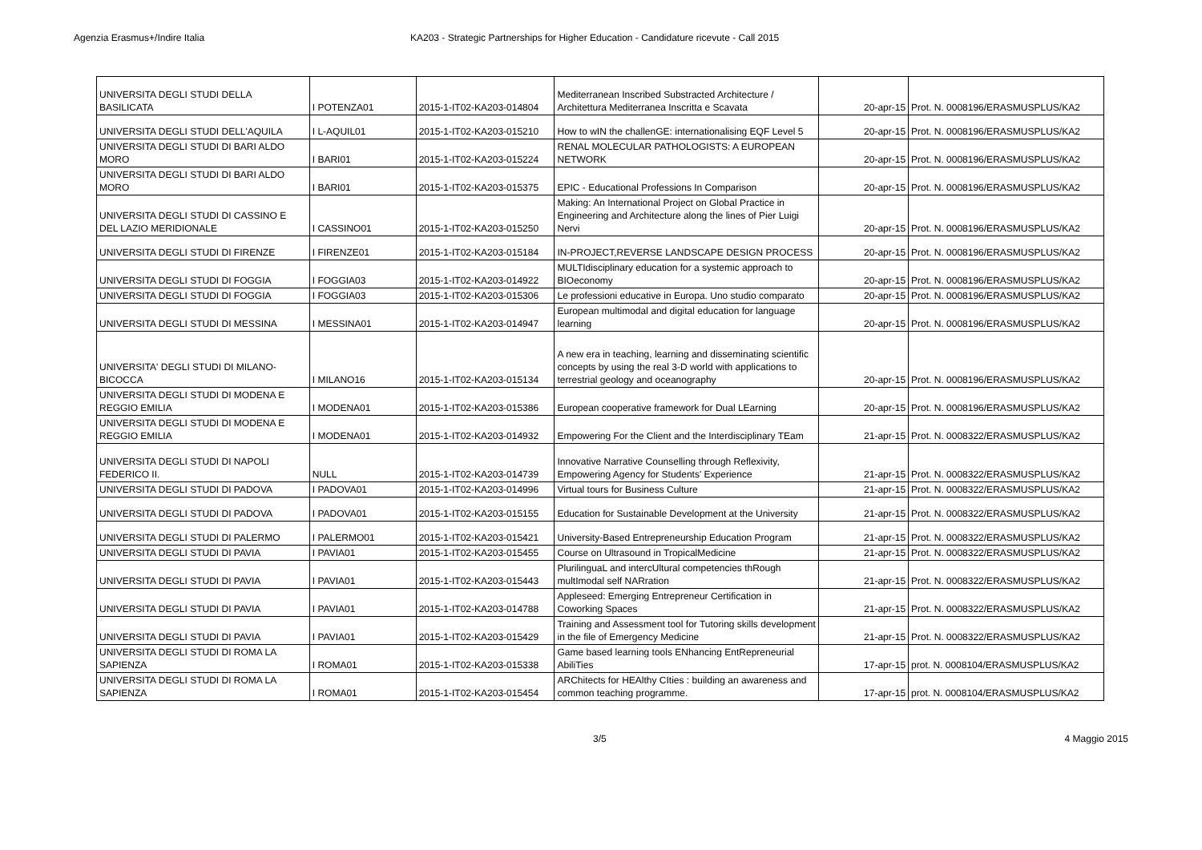Agenzia Erasmus+/Indire Italia KA203 - Strategic Partnerships for Higher Education - Candidature ricevute - Call 2015
| UNIVERSITA DEGLI STUDI DELLA BASILICATA | I POTENZA01 | 2015-1-IT02-KA203-014804 | Mediterranean Inscribed Substracted Architecture / Architettura Mediterranea Inscritta e Scavata | 20-apr-15 | Prot. N. 0008196/ERASMUSPLUS/KA2 |
| UNIVERSITA DEGLI STUDI DELL'AQUILA | I L-AQUIL01 | 2015-1-IT02-KA203-015210 | How to wIN the challenGE: internationalising EQF Level 5 | 20-apr-15 | Prot. N. 0008196/ERASMUSPLUS/KA2 |
| UNIVERSITA DEGLI STUDI DI BARI ALDO MORO | I BARI01 | 2015-1-IT02-KA203-015224 | RENAL MOLECULAR PATHOLOGISTS: A EUROPEAN NETWORK | 20-apr-15 | Prot. N. 0008196/ERASMUSPLUS/KA2 |
| UNIVERSITA DEGLI STUDI DI BARI ALDO MORO | I BARI01 | 2015-1-IT02-KA203-015375 | EPIC - Educational Professions In Comparison | 20-apr-15 | Prot. N. 0008196/ERASMUSPLUS/KA2 |
| UNIVERSITA DEGLI STUDI DI CASSINO E DEL LAZIO MERIDIONALE | I CASSINO01 | 2015-1-IT02-KA203-015250 | Making: An International Project on Global Practice in Engineering and Architecture along the lines of Pier Luigi Nervi | 20-apr-15 | Prot. N. 0008196/ERASMUSPLUS/KA2 |
| UNIVERSITA DEGLI STUDI DI FIRENZE | I FIRENZE01 | 2015-1-IT02-KA203-015184 | IN-PROJECT,REVERSE LANDSCAPE DESIGN PROCESS | 20-apr-15 | Prot. N. 0008196/ERASMUSPLUS/KA2 |
| UNIVERSITA DEGLI STUDI DI FOGGIA | I FOGGIA03 | 2015-1-IT02-KA203-014922 | MULTIdisciplinary education for a systemic approach to BIOeconomy | 20-apr-15 | Prot. N. 0008196/ERASMUSPLUS/KA2 |
| UNIVERSITA DEGLI STUDI DI FOGGIA | I FOGGIA03 | 2015-1-IT02-KA203-015306 | Le professioni educative in Europa. Uno studio comparato | 20-apr-15 | Prot. N. 0008196/ERASMUSPLUS/KA2 |
| UNIVERSITA DEGLI STUDI DI MESSINA | I MESSINA01 | 2015-1-IT02-KA203-014947 | European multimodal and digital education for language learning | 20-apr-15 | Prot. N. 0008196/ERASMUSPLUS/KA2 |
| UNIVERSITA' DEGLI STUDI DI MILANO-BICOCCA | I MILANO16 | 2015-1-IT02-KA203-015134 | A new era in teaching, learning and disseminating scientific concepts by using the real 3-D world with applications to terrestrial geology and oceanography | 20-apr-15 | Prot. N. 0008196/ERASMUSPLUS/KA2 |
| UNIVERSITA DEGLI STUDI DI MODENA E REGGIO EMILIA | I MODENA01 | 2015-1-IT02-KA203-015386 | European cooperative framework for Dual LEarning | 20-apr-15 | Prot. N. 0008196/ERASMUSPLUS/KA2 |
| UNIVERSITA DEGLI STUDI DI MODENA E REGGIO EMILIA | I MODENA01 | 2015-1-IT02-KA203-014932 | Empowering For the Client and the Interdisciplinary TEam | 21-apr-15 | Prot. N. 0008322/ERASMUSPLUS/KA2 |
| UNIVERSITA DEGLI STUDI DI NAPOLI FEDERICO II. | NULL | 2015-1-IT02-KA203-014739 | Innovative Narrative Counselling through Reflexivity, Empowering Agency for Students' Experience | 21-apr-15 | Prot. N. 0008322/ERASMUSPLUS/KA2 |
| UNIVERSITA DEGLI STUDI DI PADOVA | I PADOVA01 | 2015-1-IT02-KA203-014996 | Virtual tours for Business Culture | 21-apr-15 | Prot. N. 0008322/ERASMUSPLUS/KA2 |
| UNIVERSITA DEGLI STUDI DI PADOVA | I PADOVA01 | 2015-1-IT02-KA203-015155 | Education for Sustainable Development at the University | 21-apr-15 | Prot. N. 0008322/ERASMUSPLUS/KA2 |
| UNIVERSITA DEGLI STUDI DI PALERMO | I PALERMO01 | 2015-1-IT02-KA203-015421 | University-Based Entrepreneurship Education Program | 21-apr-15 | Prot. N. 0008322/ERASMUSPLUS/KA2 |
| UNIVERSITA DEGLI STUDI DI PAVIA | I PAVIA01 | 2015-1-IT02-KA203-015455 | Course on Ultrasound in TropicalMedicine | 21-apr-15 | Prot. N. 0008322/ERASMUSPLUS/KA2 |
| UNIVERSITA DEGLI STUDI DI PAVIA | I PAVIA01 | 2015-1-IT02-KA203-015443 | PlurilinguaL and intercUltural competencies thRough multImodal self NARration | 21-apr-15 | Prot. N. 0008322/ERASMUSPLUS/KA2 |
| UNIVERSITA DEGLI STUDI DI PAVIA | I PAVIA01 | 2015-1-IT02-KA203-014788 | Appleseed: Emerging Entrepreneur Certification in Coworking Spaces | 21-apr-15 | Prot. N. 0008322/ERASMUSPLUS/KA2 |
| UNIVERSITA DEGLI STUDI DI PAVIA | I PAVIA01 | 2015-1-IT02-KA203-015429 | Training and Assessment tool for Tutoring skills development in the file of Emergency Medicine | 21-apr-15 | Prot. N. 0008322/ERASMUSPLUS/KA2 |
| UNIVERSITA DEGLI STUDI DI ROMA LA SAPIENZA | I ROMA01 | 2015-1-IT02-KA203-015338 | Game based learning tools ENhancing EntRepreneurial AbiliTies | 17-apr-15 | prot. N. 0008104/ERASMUSPLUS/KA2 |
| UNIVERSITA DEGLI STUDI DI ROMA LA SAPIENZA | I ROMA01 | 2015-1-IT02-KA203-015454 | ARChitects for HEAlthy CIties : building an awareness and common teaching programme. | 17-apr-15 | prot. N. 0008104/ERASMUSPLUS/KA2 |
3/5 4 Maggio 2015